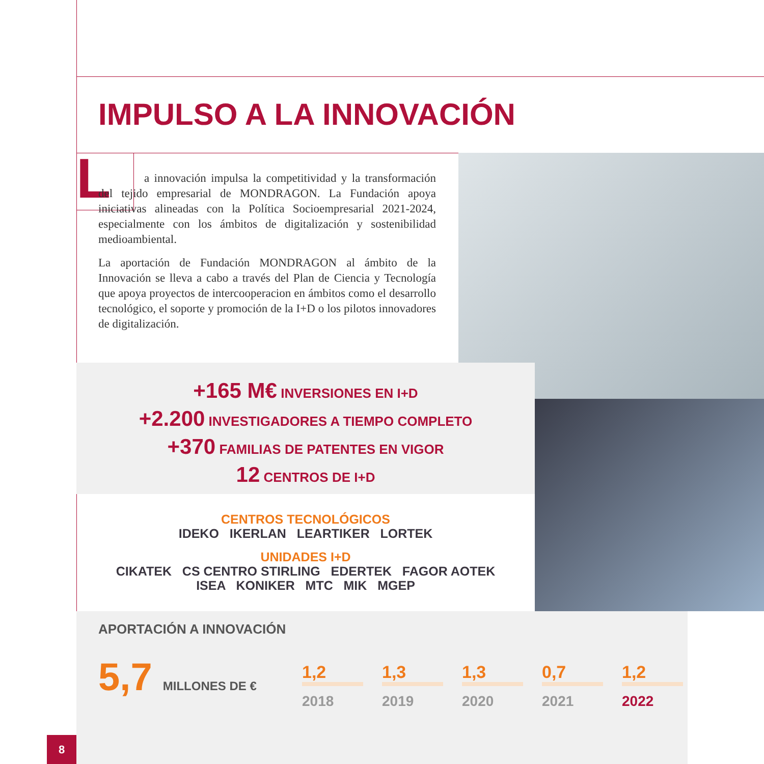IMPULSO A LA INNOVACIÓN
L
a innovación impulsa la competitividad y la transformación del tejido empresarial de MONDRAGON. La Fundación apoya iniciativas alineadas con la Política Socioempresarial 2021-2024, especialmente con los ámbitos de digitalización y sostenibilidad medioambiental.
La aportación de Fundación MONDRAGON al ámbito de la Innovación se lleva a cabo a través del Plan de Ciencia y Tecnología que apoya proyectos de intercooperacion en ámbitos como el desarrollo tecnológico, el soporte y promoción de la I+D o los pilotos innovadores de digitalización.
+165 M€ INVERSIONES EN I+D
+2.200 INVESTIGADORES A TIEMPO COMPLETO
+370 FAMILIAS DE PATENTES EN VIGOR
12 CENTROS DE I+D
CENTROS TECNOLÓGICOS
IDEKO IKERLAN LEARTIKER LORTEK
UNIDADES I+D
CIKATEK CS CENTRO STIRLING EDERTEK FAGOR AOTEK
ISEA KONIKER MTC MIK MGEP
APORTACIÓN A INNOVACIÓN
5,7 MILLONES DE €
1,2
2018
1,3
2019
1,3
2020
0,7
2021
1,2
2022
8